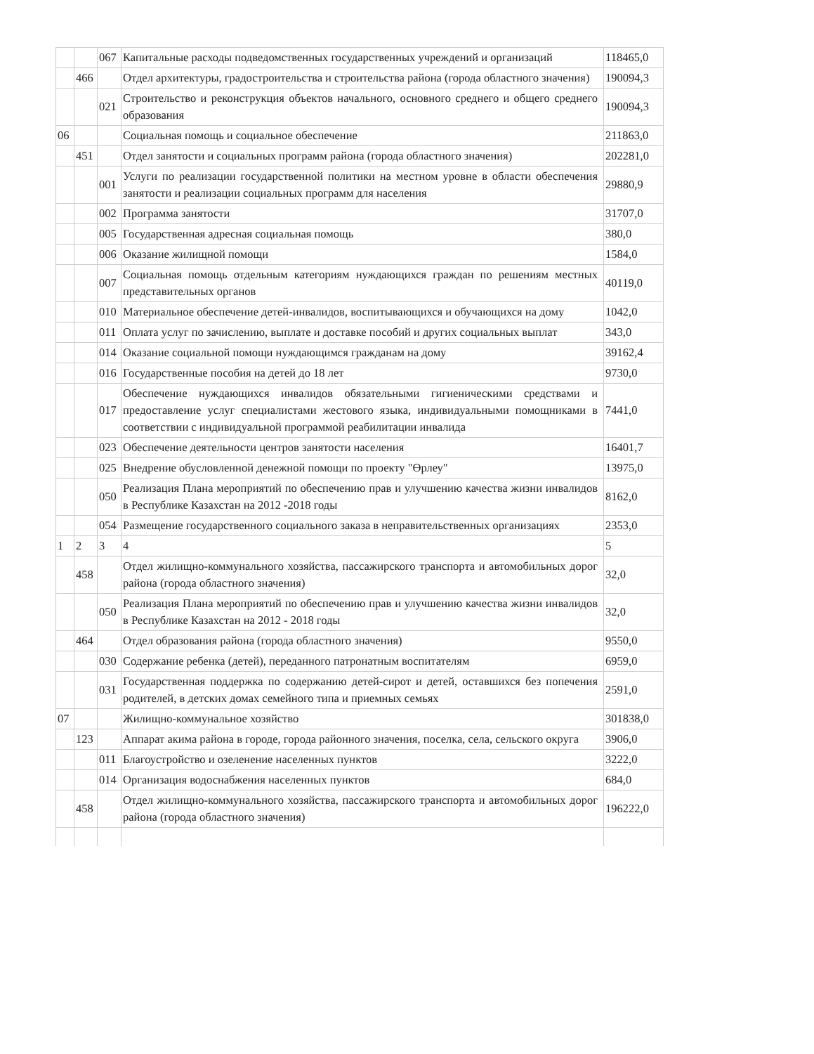| | | 067 | Капитальные расходы подведомственных государственных учреждений и организаций | 118465,0 |
| | 466 | | Отдел архитектуры, градостроительства и строительства района (города областного значения) | 190094,3 |
| | | 021 | Строительство и реконструкция объектов начального, основного среднего и общего среднего образования | 190094,3 |
| 06 | | | Социальная помощь и социальное обеспечение | 211863,0 |
| | 451 | | Отдел занятости и социальных программ района (города областного значения) | 202281,0 |
| | | 001 | Услуги по реализации государственной политики на местном уровне в области обеспечения занятости и реализации социальных программ для населения | 29880,9 |
| | | 002 | Программа занятости | 31707,0 |
| | | 005 | Государственная адресная социальная помощь | 380,0 |
| | | 006 | Оказание жилищной помощи | 1584,0 |
| | | 007 | Социальная помощь отдельным категориям нуждающихся граждан по решениям местных представительных органов | 40119,0 |
| | | 010 | Материальное обеспечение детей-инвалидов, воспитывающихся и обучающихся на дому | 1042,0 |
| | | 011 | Оплата услуг по зачислению, выплате и доставке пособий и других социальных выплат | 343,0 |
| | | 014 | Оказание социальной помощи нуждающимся гражданам на дому | 39162,4 |
| | | 016 | Государственные пособия на детей до 18 лет | 9730,0 |
| | | 017 | Обеспечение нуждающихся инвалидов обязательными гигиеническими средствами и предоставление услуг специалистами жестового языка, индивидуальными помощниками в соответствии с индивидуальной программой реабилитации инвалида | 7441,0 |
| | | 023 | Обеспечение деятельности центров занятости населения | 16401,7 |
| | | 025 | Внедрение обусловленной денежной помощи по проекту "Өрлеу" | 13975,0 |
| | | 050 | Реализация Плана мероприятий по обеспечению прав и улучшению качества жизни инвалидов в Республике Казахстан на 2012 -2018 годы | 8162,0 |
| | | 054 | Размещение государственного социального заказа в неправительственных организациях | 2353,0 |
| 1 | 2 | 3 | 4 | 5 |
| | 458 | | Отдел жилищно-коммунального хозяйства, пассажирского транспорта и автомобильных дорог района (города областного значения) | 32,0 |
| | | 050 | Реализация Плана мероприятий по обеспечению прав и улучшению качества жизни инвалидов в Республике Казахстан на 2012 - 2018 годы | 32,0 |
| | 464 | | Отдел образования района (города областного значения) | 9550,0 |
| | | 030 | Содержание ребенка (детей), переданного патронатным воспитателям | 6959,0 |
| | | 031 | Государственная поддержка по содержанию детей-сирот и детей, оставшихся без попечения родителей, в детских домах семейного типа и приемных семьях | 2591,0 |
| 07 | | | Жилищно-коммунальное хозяйство | 301838,0 |
| | 123 | | Аппарат акима района в городе, города районного значения, поселка, села, сельского округа | 3906,0 |
| | | 011 | Благоустройство и озеленение населенных пунктов | 3222,0 |
| | | 014 | Организация водоснабжения населенных пунктов | 684,0 |
| | 458 | | Отдел жилищно-коммунального хозяйства, пассажирского транспорта и автомобильных дорог района (города областного значения) | 196222,0 |